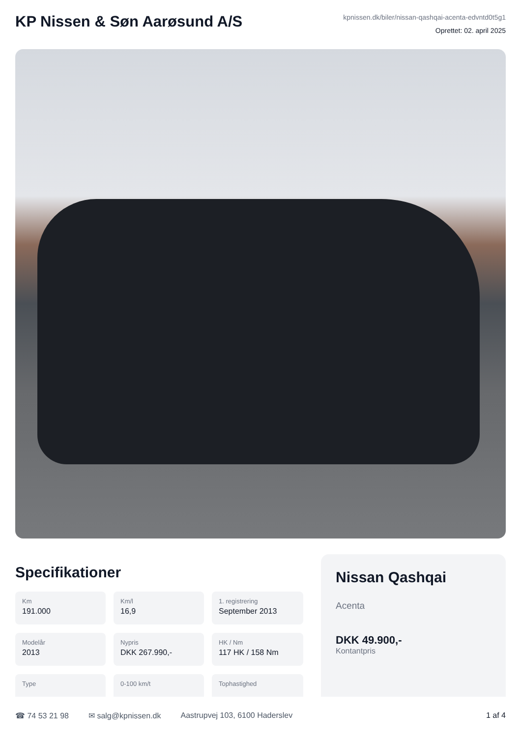KP Nissen & Søn Aarøsund A/S
kpnissen.dk/biler/nissan-qashqai-acenta-edvntd0t5g1
Oprettet: 02. april 2025
Specifikationer
Km
191.000
Km/l
16,9
1. registrering
September 2013
Modelår
2013
Nypris
DKK 267.990,-
HK / Nm
117 HK / 158 Nm
Type
0-100 km/t
Tophastighed
Nissan Qashqai
Acenta
DKK 49.900,-
Kontantpris
☎ 74 53 21 98 ✉ salg@kpnissen.dk Aastrupvej 103, 6100 Haderslev 1 af 4